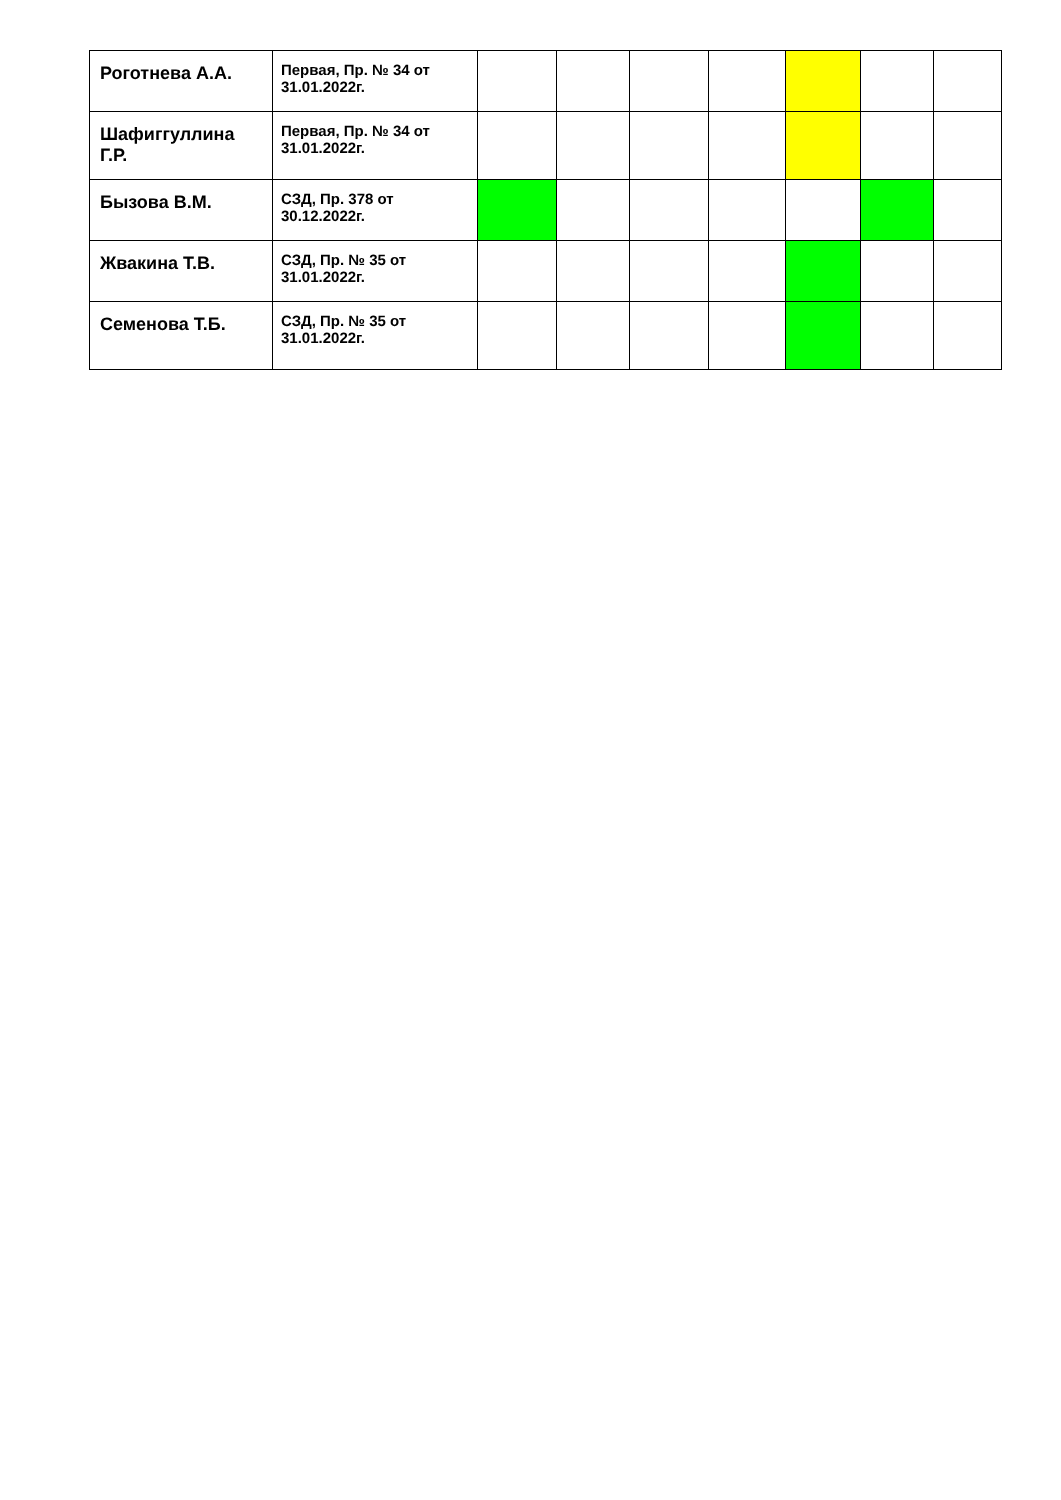| Роготнева А.А. | Первая, Пр. № 34 от 31.01.2022г. | | | | | | | |
| Шафиггуллина Г.Р. | Первая, Пр. № 34 от 31.01.2022г. | | | | | | | |
| Бызова В.М. | СЗД, Пр. 378 от 30.12.2022г. | | | | | | | |
| Жвакина Т.В. | СЗД, Пр. № 35 от 31.01.2022г. | | | | | | | |
| Семенова Т.Б. | СЗД, Пр. № 35 от 31.01.2022г. | | | | | | | |